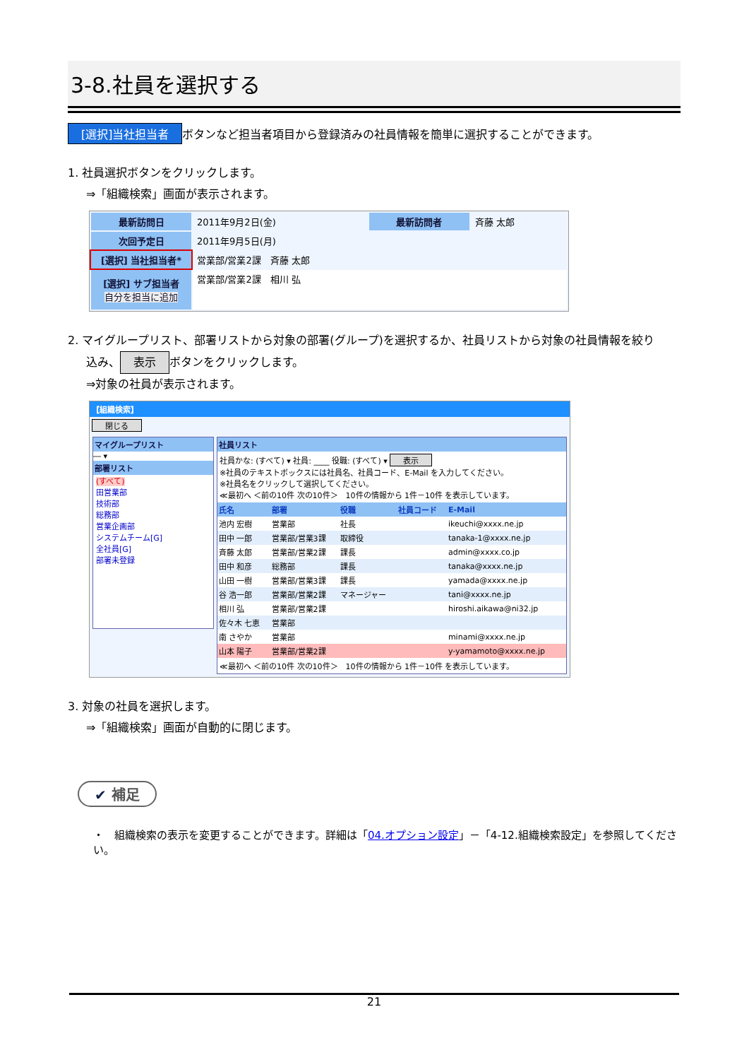3-8.社員を選択する
[選択]当社担当者 ボタンなど担当者項目から登録済みの社員情報を簡単に選択することができます。
1. 社員選択ボタンをクリックします。
⇒「組織検索」画面が表示されます。
| 最新訪問日 | 2011年9月2日(金) | 最新訪問者 | 斉藤 太郎 |
| 次回予定日 | 2011年9月5日(月) | | |
| [選択] 当社担当者* | 営業部/営業2課 斉藤 太郎 | | |
| [選択] サブ担当者 自分を担当に追加 | 営業部/営業2課 相川 弘 | | |
2. マイグループリスト、部署リストから対象の部署(グループ)を選択するか、社員リストから対象の社員情報を絞り
込み、 表示 ボタンをクリックします。
⇒対象の社員が表示されます。
【組織検索】
閉じる
マイグループリスト
― ▾
部署リスト
(すべて)
田営業部
技術部
総務部
営業企画部
システムチーム[G]
全社員[G]
部署未登録
社員リスト
社員かな: (すべて) ▾ 社員: ____ 役職: (すべて) ▾ 表示
※社員のテキストボックスには社員名、社員コード、E-Mail を入力してください。
※社員名をクリックして選択してください。
≪最初へ ＜前の10件 次の10件＞　10件の情報から 1件－10件 を表示しています。
| 氏名 | 部署 | 役職 | 社員コード | E-Mail |
| --- | --- | --- | --- | --- |
| 池内 宏樹 | 営業部 | 社長 | | ikeuchi@xxxx.ne.jp |
| 田中 一郎 | 営業部/営業3課 | 取締役 | | tanaka-1@xxxx.ne.jp |
| 斉藤 太郎 | 営業部/営業2課 | 課長 | | admin@xxxx.co.jp |
| 田中 和彦 | 総務部 | 課長 | | tanaka@xxxx.ne.jp |
| 山田 一樹 | 営業部/営業3課 | 課長 | | yamada@xxxx.ne.jp |
| 谷 浩一郎 | 営業部/営業2課 | マネージャー | | tani@xxxx.ne.jp |
| 相川 弘 | 営業部/営業2課 | | | hiroshi.aikawa@ni32.jp |
| 佐々木 七恵 | 営業部 | | | |
| 南 さやか | 営業部 | | | minami@xxxx.ne.jp |
| 山本 陽子 | 営業部/営業2課 | | | y-yamamoto@xxxx.ne.jp |
≪最初へ ＜前の10件 次の10件＞　10件の情報から 1件－10件 を表示しています。
3. 対象の社員を選択します。
⇒「組織検索」画面が自動的に閉じます。
✔ 補足
・　組織検索の表示を変更することができます。詳細は「04.オプション設定」－「4-12.組織検索設定」を参照してください。
21